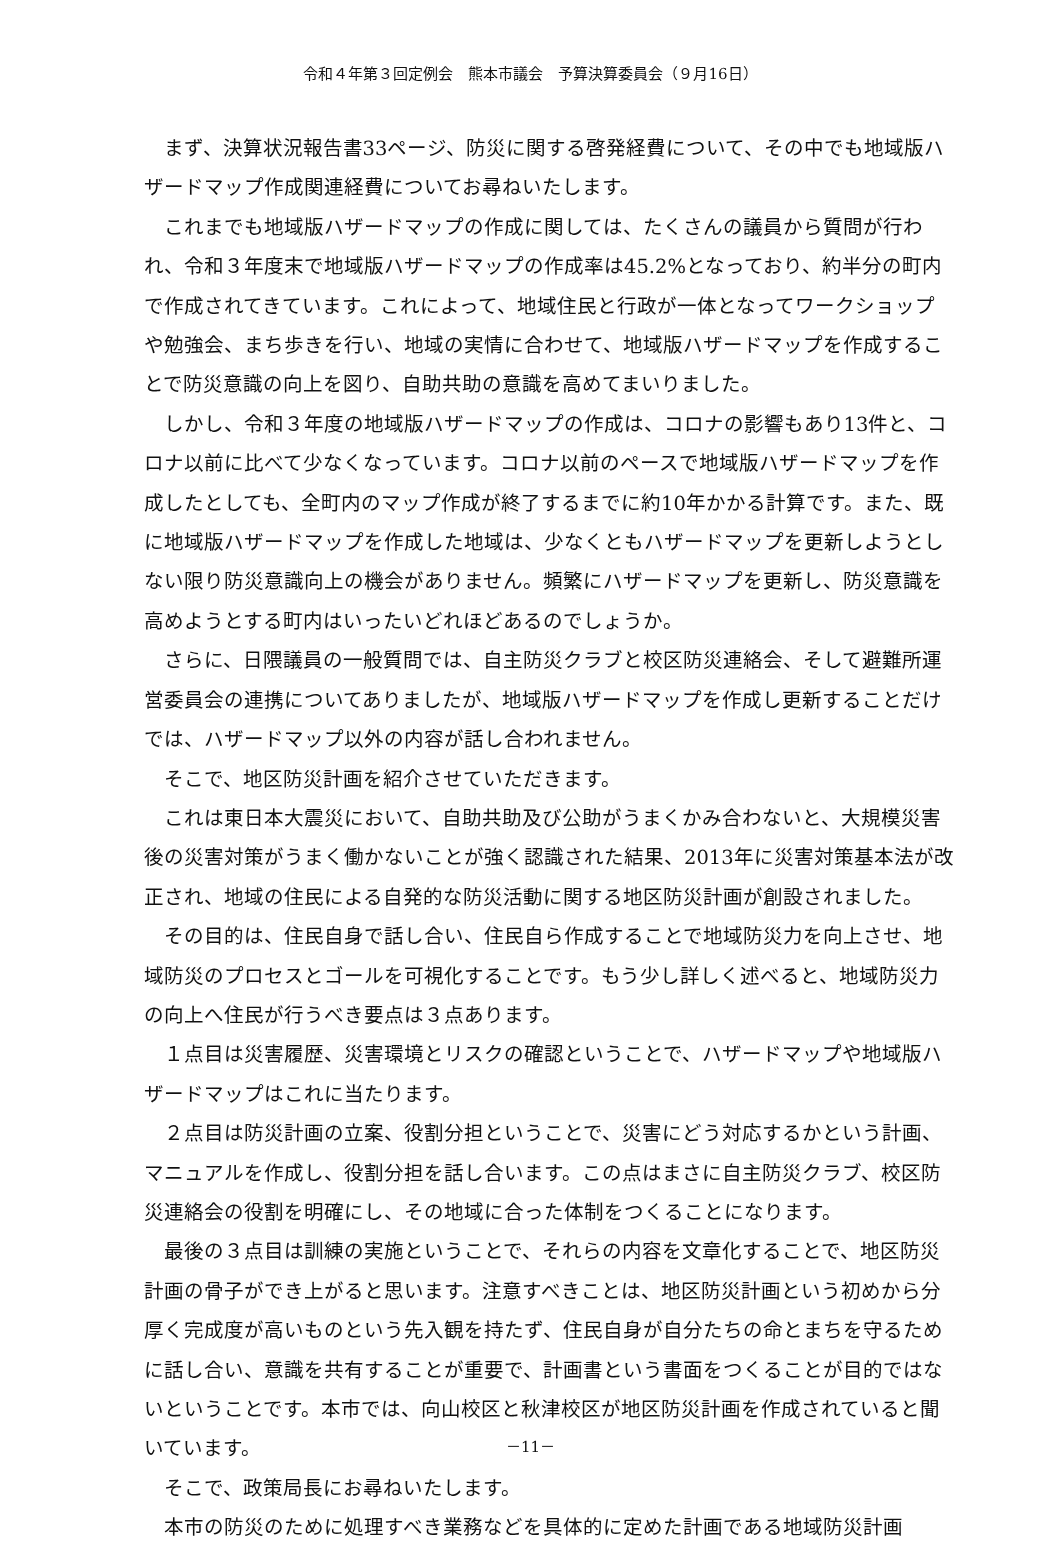令和４年第３回定例会　熊本市議会　予算決算委員会（９月16日）
まず、決算状況報告書33ページ、防災に関する啓発経費について、その中でも地域版ハザードマップ作成関連経費についてお尋ねいたします。
これまでも地域版ハザードマップの作成に関しては、たくさんの議員から質問が行われ、令和３年度末で地域版ハザードマップの作成率は45.2%となっており、約半分の町内で作成されてきています。これによって、地域住民と行政が一体となってワークショップや勉強会、まち歩きを行い、地域の実情に合わせて、地域版ハザードマップを作成することで防災意識の向上を図り、自助共助の意識を高めてまいりました。
しかし、令和３年度の地域版ハザードマップの作成は、コロナの影響もあり13件と、コロナ以前に比べて少なくなっています。コロナ以前のペースで地域版ハザードマップを作成したとしても、全町内のマップ作成が終了するまでに約10年かかる計算です。また、既に地域版ハザードマップを作成した地域は、少なくともハザードマップを更新しようとしない限り防災意識向上の機会がありません。頻繁にハザードマップを更新し、防災意識を高めようとする町内はいったいどれほどあるのでしょうか。
さらに、日隈議員の一般質問では、自主防災クラブと校区防災連絡会、そして避難所運営委員会の連携についてありましたが、地域版ハザードマップを作成し更新することだけでは、ハザードマップ以外の内容が話し合われません。
そこで、地区防災計画を紹介させていただきます。
これは東日本大震災において、自助共助及び公助がうまくかみ合わないと、大規模災害後の災害対策がうまく働かないことが強く認識された結果、2013年に災害対策基本法が改正され、地域の住民による自発的な防災活動に関する地区防災計画が創設されました。
その目的は、住民自身で話し合い、住民自ら作成することで地域防災力を向上させ、地域防災のプロセスとゴールを可視化することです。もう少し詳しく述べると、地域防災力の向上へ住民が行うべき要点は３点あります。
１点目は災害履歴、災害環境とリスクの確認ということで、ハザードマップや地域版ハザードマップはこれに当たります。
２点目は防災計画の立案、役割分担ということで、災害にどう対応するかという計画、マニュアルを作成し、役割分担を話し合います。この点はまさに自主防災クラブ、校区防災連絡会の役割を明確にし、その地域に合った体制をつくることになります。
最後の３点目は訓練の実施ということで、それらの内容を文章化することで、地区防災計画の骨子ができ上がると思います。注意すべきことは、地区防災計画という初めから分厚く完成度が高いものという先入観を持たず、住民自身が自分たちの命とまちを守るために話し合い、意識を共有することが重要で、計画書という書面をつくることが目的ではないということです。本市では、向山校区と秋津校区が地区防災計画を作成されていると聞いています。
そこで、政策局長にお尋ねいたします。
本市の防災のために処理すべき業務などを具体的に定めた計画である地域防災計画
－11－